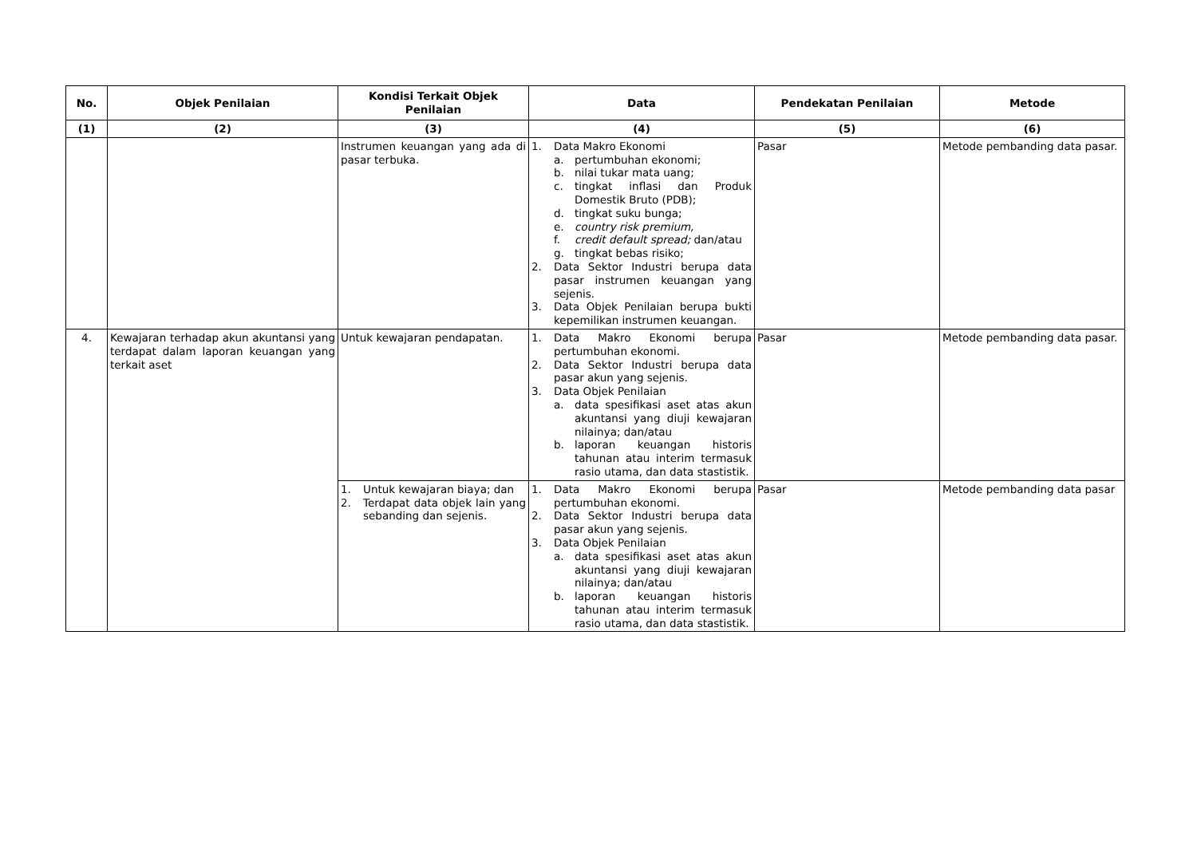| No. | Objek Penilaian | Kondisi Terkait Objek Penilaian | Data | Pendekatan Penilaian | Metode |
| --- | --- | --- | --- | --- | --- |
| (1) | (2) | (3) | (4) | (5) | (6) |
| | | Instrumen keuangan yang ada di pasar terbuka. | 1. Data Makro Ekonomi a. pertumbuhan ekonomi; b. nilai tukar mata uang; c. tingkat inflasi dan Produk Domestik Bruto (PDB); d. tingkat suku bunga; e. country risk premium, f. credit default spread; dan/atau g. tingkat bebas risiko; 2. Data Sektor Industri berupa data pasar instrumen keuangan yang sejenis. 3. Data Objek Penilaian berupa bukti kepemilikan instrumen keuangan. | Pasar | Metode pembanding data pasar. |
| 4. | Kewajaran terhadap akun akuntansi yang terdapat dalam laporan keuangan yang terkait aset | Untuk kewajaran pendapatan. | 1. Data Makro Ekonomi berupa pertumbuhan ekonomi. 2. Data Sektor Industri berupa data pasar akun yang sejenis. 3. Data Objek Penilaian a. data spesifikasi aset atas akun akuntansi yang diuji kewajaran nilainya; dan/atau b. laporan keuangan historis tahunan atau interim termasuk rasio utama, dan data stastistik. | Pasar | Metode pembanding data pasar. |
| | | 1. Untuk kewajaran biaya; dan 2. Terdapat data objek lain yang sebanding dan sejenis. | 1. Data Makro Ekonomi berupa pertumbuhan ekonomi. 2. Data Sektor Industri berupa data pasar akun yang sejenis. 3. Data Objek Penilaian a. data spesifikasi aset atas akun akuntansi yang diuji kewajaran nilainya; dan/atau b. laporan keuangan historis tahunan atau interim termasuk rasio utama, dan data stastistik. | Pasar | Metode pembanding data pasar |